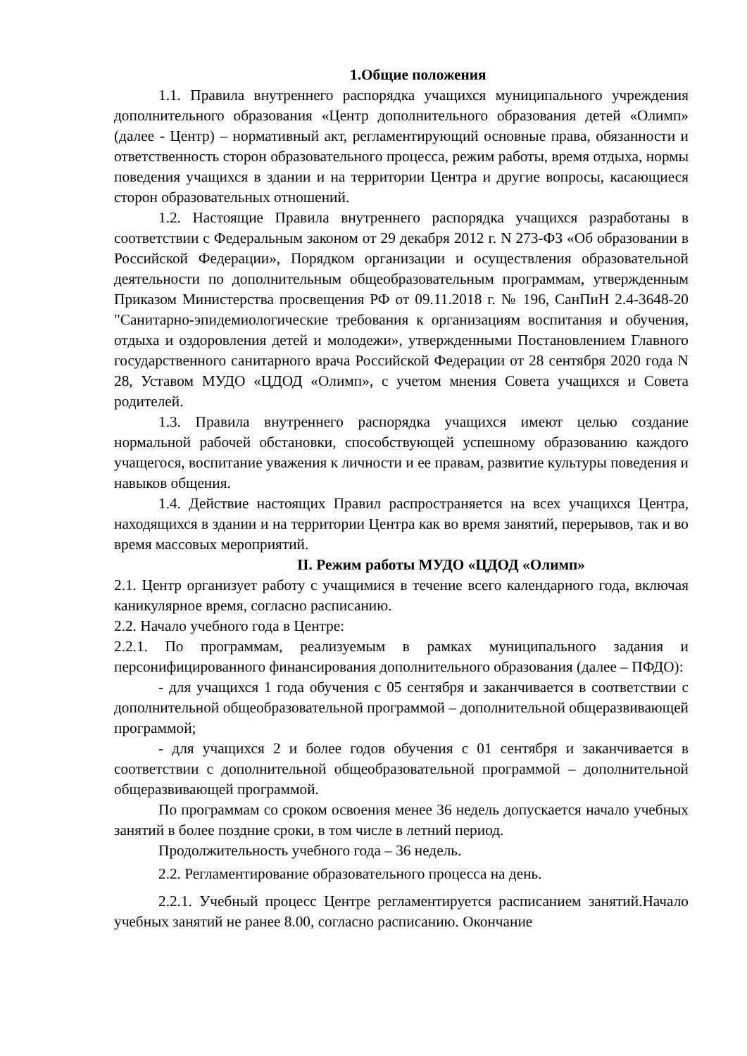1.Общие положения
1.1. Правила внутреннего распорядка учащихся муниципального учреждения дополнительного образования «Центр дополнительного образования детей «Олимп» (далее - Центр) – нормативный акт, регламентирующий основные права, обязанности и ответственность сторон образовательного процесса, режим работы, время отдыха, нормы поведения учащихся в здании и на территории Центра и другие вопросы, касающиеся сторон образовательных отношений.
1.2. Настоящие Правила внутреннего распорядка учащихся разработаны в соответствии с Федеральным законом от 29 декабря 2012 г. N 273-ФЗ «Об образовании в Российской Федерации», Порядком организации и осуществления образовательной деятельности по дополнительным общеобразовательным программам, утвержденным Приказом Министерства просвещения РФ от 09.11.2018 г. № 196, СанПиН 2.4-3648-20 "Санитарно-эпидемиологические требования к организациям воспитания и обучения, отдыха и оздоровления детей и молодежи», утвержденными Постановлением Главного государственного санитарного врача Российской Федерации от 28 сентября 2020 года N 28, Уставом МУДО «ЦДОД «Олимп», с учетом мнения Совета учащихся и Совета родителей.
1.3. Правила внутреннего распорядка учащихся имеют целью создание нормальной рабочей обстановки, способствующей успешному образованию каждого учащегося, воспитание уважения к личности и ее правам, развитие культуры поведения и навыков общения.
1.4. Действие настоящих Правил распространяется на всех учащихся Центра, находящихся в здании и на территории Центра как во время занятий, перерывов, так и во время массовых мероприятий.
II. Режим работы МУДО «ЦДОД «Олимп»
2.1. Центр организует работу с учащимися в течение всего календарного года, включая каникулярное время, согласно расписанию.
2.2. Начало учебного года в Центре:
2.2.1. По программам, реализуемым в рамках муниципального задания и персонифицированного финансирования дополнительного образования (далее – ПФДО):
- для учащихся 1 года обучения с 05 сентября и заканчивается в соответствии с дополнительной общеобразовательной программой – дополнительной общеразвивающей программой;
- для учащихся 2 и более годов обучения с 01 сентября и заканчивается в соответствии с дополнительной общеобразовательной программой – дополнительной общеразвивающей программой.
По программам со сроком освоения менее 36 недель допускается начало учебных занятий в более поздние сроки, в том числе в летний период.
Продолжительность учебного года – 36 недель.
2.2. Регламентирование образовательного процесса на день.
2.2.1. Учебный процесс Центре регламентируется расписанием занятий.Начало учебных занятий не ранее 8.00, согласно расписанию. Окончание